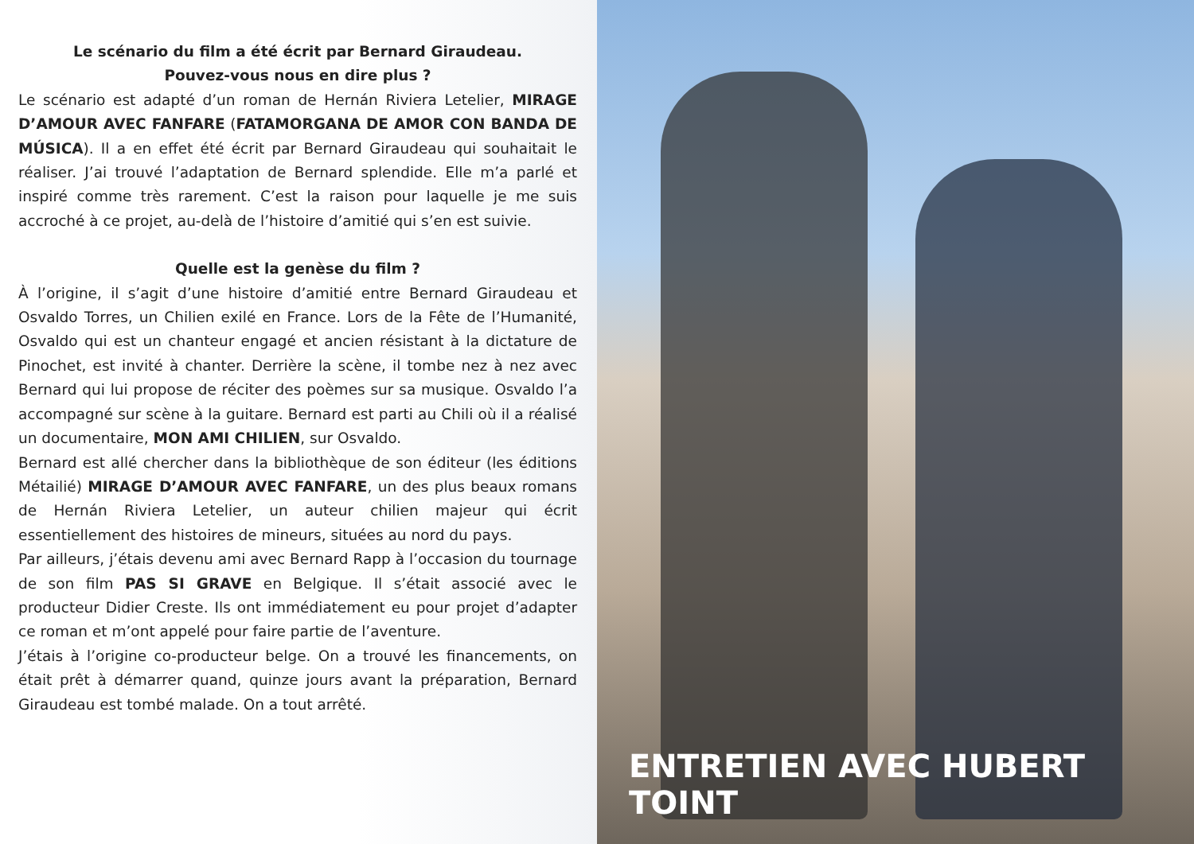Le scénario du film a été écrit par Bernard Giraudeau.
Pouvez-vous nous en dire plus ?
Le scénario est adapté d’un roman de Hernán Riviera Letelier, MIRAGE D’AMOUR AVEC FANFARE (FATAMORGANA DE AMOR CON BANDA DE MÚSICA). Il a en effet été écrit par Bernard Giraudeau qui souhaitait le réaliser. J’ai trouvé l’adaptation de Bernard splendide. Elle m’a parlé et inspiré comme très rarement. C’est la raison pour laquelle je me suis accroché à ce projet, au-delà de l’histoire d’amitié qui s’en est suivie.
Quelle est la genèse du film ?
À l’origine, il s’agit d’une histoire d’amitié entre Bernard Giraudeau et Osvaldo Torres, un Chilien exilé en France. Lors de la Fête de l’Humanité, Osvaldo qui est un chanteur engagé et ancien résistant à la dictature de Pinochet, est invité à chanter. Derrière la scène, il tombe nez à nez avec Bernard qui lui propose de réciter des poèmes sur sa musique. Osvaldo l’a accompagné sur scène à la guitare. Bernard est parti au Chili où il a réalisé un documentaire, MON AMI CHILIEN, sur Osvaldo.
Bernard est allé chercher dans la bibliothèque de son éditeur (les éditions Métailié) MIRAGE D’AMOUR AVEC FANFARE, un des plus beaux romans de Hernán Riviera Letelier, un auteur chilien majeur qui écrit essentiellement des histoires de mineurs, situées au nord du pays.
Par ailleurs, j’étais devenu ami avec Bernard Rapp à l’occasion du tournage de son film PAS SI GRAVE en Belgique. Il s’était associé avec le producteur Didier Creste. Ils ont immédiatement eu pour projet d’adapter ce roman et m’ont appelé pour faire partie de l’aventure.
J’étais à l’origine co-producteur belge. On a trouvé les financements, on était prêt à démarrer quand, quinze jours avant la préparation, Bernard Giraudeau est tombé malade. On a tout arrêté.
ENTRETIEN AVEC HUBERT TOINT